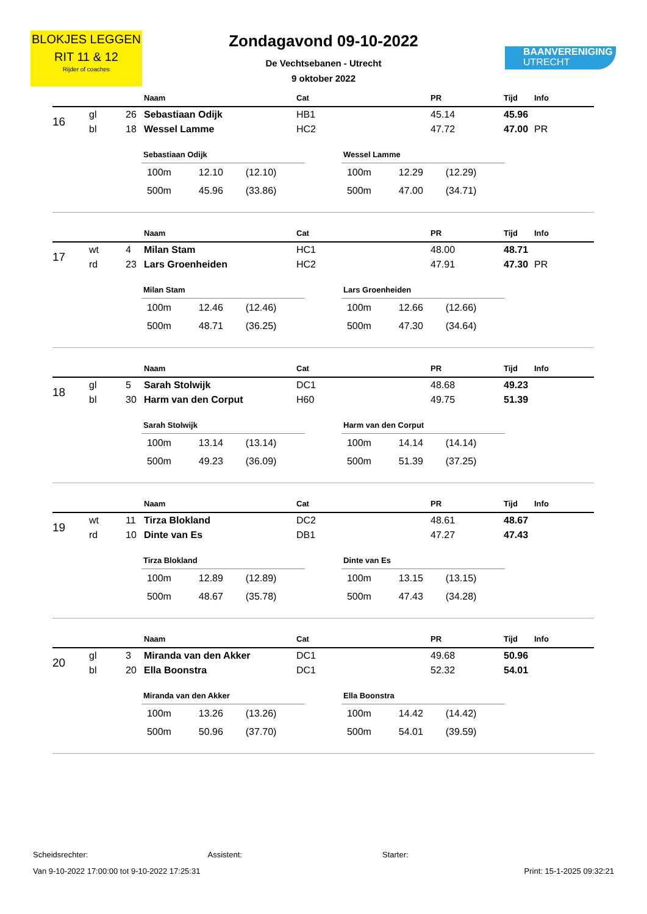BLOKJES LEGGEN
RIT 11 & 12
Rijder of coaches
Zondagavond 09-10-2022
De Vechtsebanen - Utrecht
9 oktober 2022
BAANVERENIGING
UTRECHT
| | | | Naam | Cat | PR | | Tijd | Info |
| --- | --- | --- | --- | --- | --- | --- | --- | --- |
| 16 | gl | 26 | Sebastiaan Odijk | HB1 | 45.14 | | 45.96 | |
| | bl | 18 | Wessel Lamme | HC2 | 47.72 | | 47.00 | PR |
| Sebastiaan Odijk | | |
| --- | --- | --- |
| 100m | 12.10 | (12.10) |
| 500m | 45.96 | (33.86) |
| Wessel Lamme | | |
| --- | --- | --- |
| 100m | 12.29 | (12.29) |
| 500m | 47.00 | (34.71) |
| | | | Naam | Cat | PR | | Tijd | Info |
| --- | --- | --- | --- | --- | --- | --- | --- | --- |
| 17 | wt | 4 | Milan Stam | HC1 | 48.00 | | 48.71 | |
| | rd | 23 | Lars Groenheiden | HC2 | 47.91 | | 47.30 | PR |
| Milan Stam | | |
| --- | --- | --- |
| 100m | 12.46 | (12.46) |
| 500m | 48.71 | (36.25) |
| Lars Groenheiden | | |
| --- | --- | --- |
| 100m | 12.66 | (12.66) |
| 500m | 47.30 | (34.64) |
| | | | Naam | Cat | PR | | Tijd | Info |
| --- | --- | --- | --- | --- | --- | --- | --- | --- |
| 18 | gl | 5 | Sarah Stolwijk | DC1 | 48.68 | | 49.23 | |
| | bl | 30 | Harm van den Corput | H60 | 49.75 | | 51.39 | |
| Sarah Stolwijk | | |
| --- | --- | --- |
| 100m | 13.14 | (13.14) |
| 500m | 49.23 | (36.09) |
| Harm van den Corput | | |
| --- | --- | --- |
| 100m | 14.14 | (14.14) |
| 500m | 51.39 | (37.25) |
| | | | Naam | Cat | PR | | Tijd | Info |
| --- | --- | --- | --- | --- | --- | --- | --- | --- |
| 19 | wt | 11 | Tirza Blokland | DC2 | 48.61 | | 48.67 | |
| | rd | 10 | Dinte van Es | DB1 | 47.27 | | 47.43 | |
| Tirza Blokland | | |
| --- | --- | --- |
| 100m | 12.89 | (12.89) |
| 500m | 48.67 | (35.78) |
| Dinte van Es | | |
| --- | --- | --- |
| 100m | 13.15 | (13.15) |
| 500m | 47.43 | (34.28) |
| | | | Naam | Cat | PR | | Tijd | Info |
| --- | --- | --- | --- | --- | --- | --- | --- | --- |
| 20 | gl | 3 | Miranda van den Akker | DC1 | 49.68 | | 50.96 | |
| | bl | 20 | Ella Boonstra | DC1 | 52.32 | | 54.01 | |
| Miranda van den Akker | | |
| --- | --- | --- |
| 100m | 13.26 | (13.26) |
| 500m | 50.96 | (37.70) |
| Ella Boonstra | | |
| --- | --- | --- |
| 100m | 14.42 | (14.42) |
| 500m | 54.01 | (39.59) |
Scheidsrechter: Assistent: Starter:
Van 9-10-2022 17:00:00 tot 9-10-2022 17:25:31 Print: 15-1-2025 09:32:21